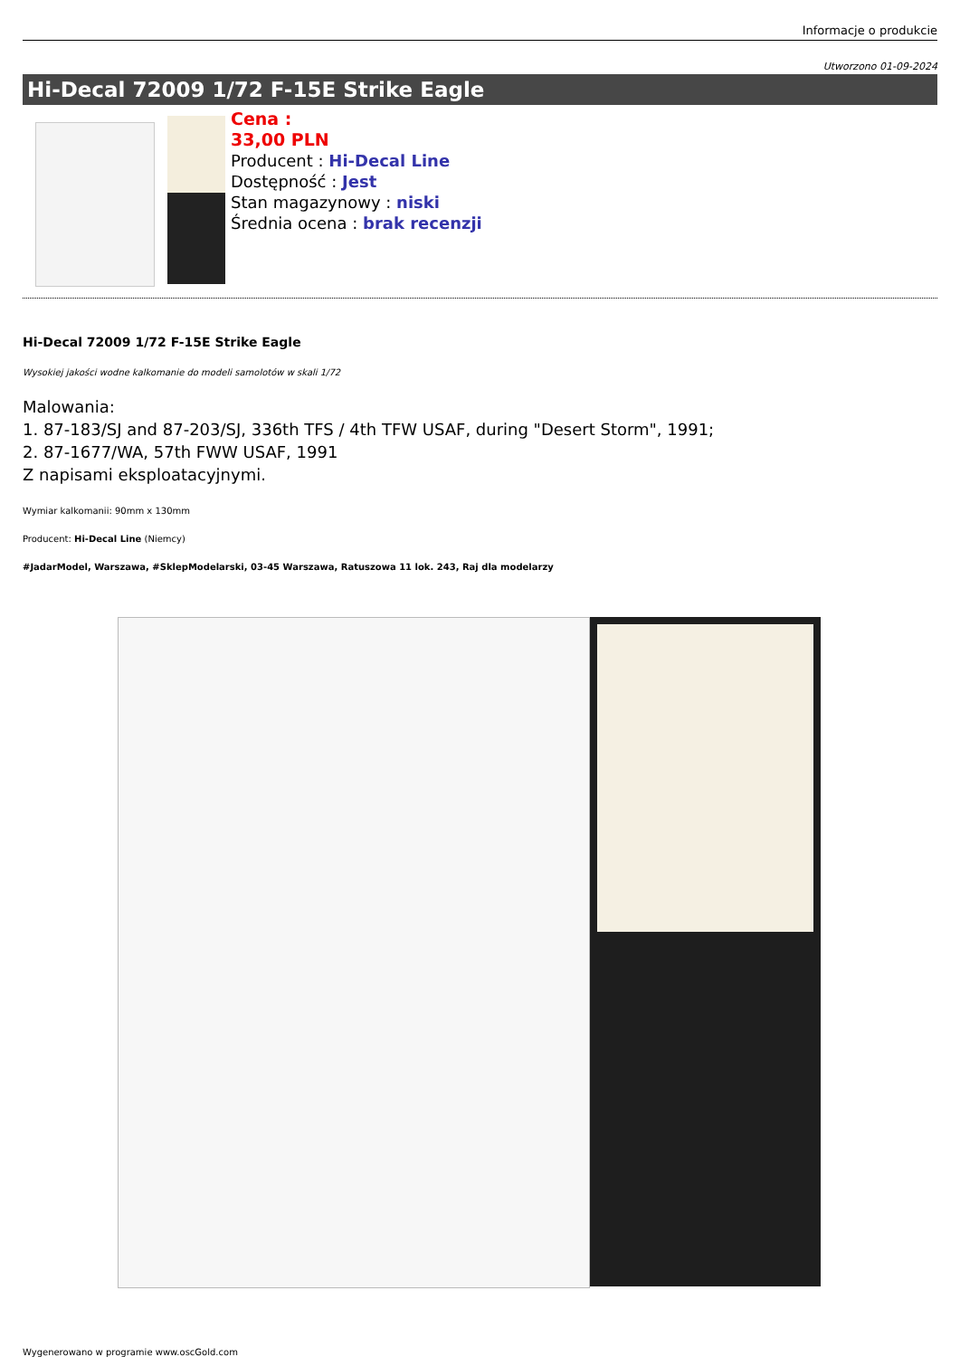Informacje o produkcie
Utworzono 01-09-2024
Hi-Decal 72009 1/72 F-15E Strike Eagle
Cena :
33,00 PLN
Producent : Hi-Decal Line
Dostępność : Jest
Stan magazynowy : niski
Średnia ocena : brak recenzji
Hi-Decal 72009 1/72 F-15E Strike Eagle
Wysokiej jakości wodne kalkomanie do modeli samolotów w skali 1/72
Malowania:
1. 87-183/SJ and 87-203/SJ, 336th TFS / 4th TFW USAF, during "Desert Storm", 1991;
2. 87-1677/WA, 57th FWW USAF, 1991
Z napisami eksploatacyjnymi.
Wymiar kalkomanii: 90mm x 130mm
Producent: Hi-Decal Line (Niemcy)
#JadarModel, Warszawa, #SklepModelarski, 03-45 Warszawa, Ratuszowa 11 lok. 243, Raj dla modelarzy
Wygenerowano w programie www.oscGold.com